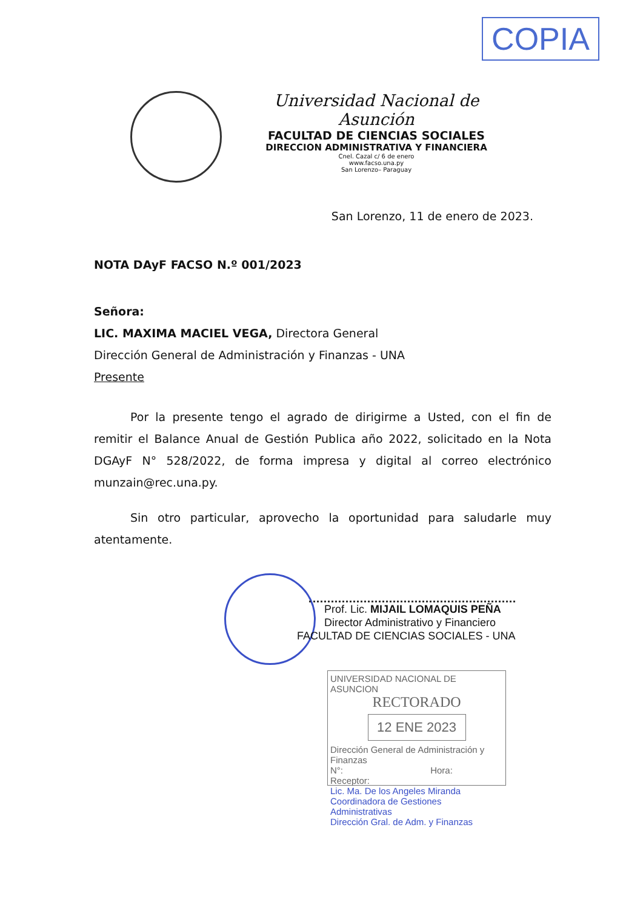COPIA
Universidad Nacional de Asunción
FACULTAD DE CIENCIAS SOCIALES
DIRECCION ADMINISTRATIVA Y FINANCIERA
Cnel. Cazal c/ 6 de enero
www.facso.una.py
San Lorenzo– Paraguay
San Lorenzo, 11 de enero de 2023.
NOTA DAyF FACSO N.º 001/2023
Señora:
LIC. MAXIMA MACIEL VEGA, Directora General
Dirección General de Administración y Finanzas - UNA
Presente
Por la presente tengo el agrado de dirigirme a Usted, con el fin de remitir el Balance Anual de Gestión Publica año 2022, solicitado en la Nota DGAyF N° 528/2022, de forma impresa y digital al correo electrónico munzain@rec.una.py.
Sin otro particular, aprovecho la oportunidad para saludarle muy atentamente.
Prof. Lic. MIJAIL LOMAQUIS PEÑA
Director Administrativo y Financiero
FACULTAD DE CIENCIAS SOCIALES - UNA
UNIVERSIDAD NACIONAL DE ASUNCION
RECTORADO
12 ENE 2023
Dirección General de Administración y Finanzas
N°: Hora:
Receptor:
Lic. Ma. De los Angeles Miranda
Coordinadora de Gestiones Administrativas
Dirección Gral. de Adm. y Finanzas